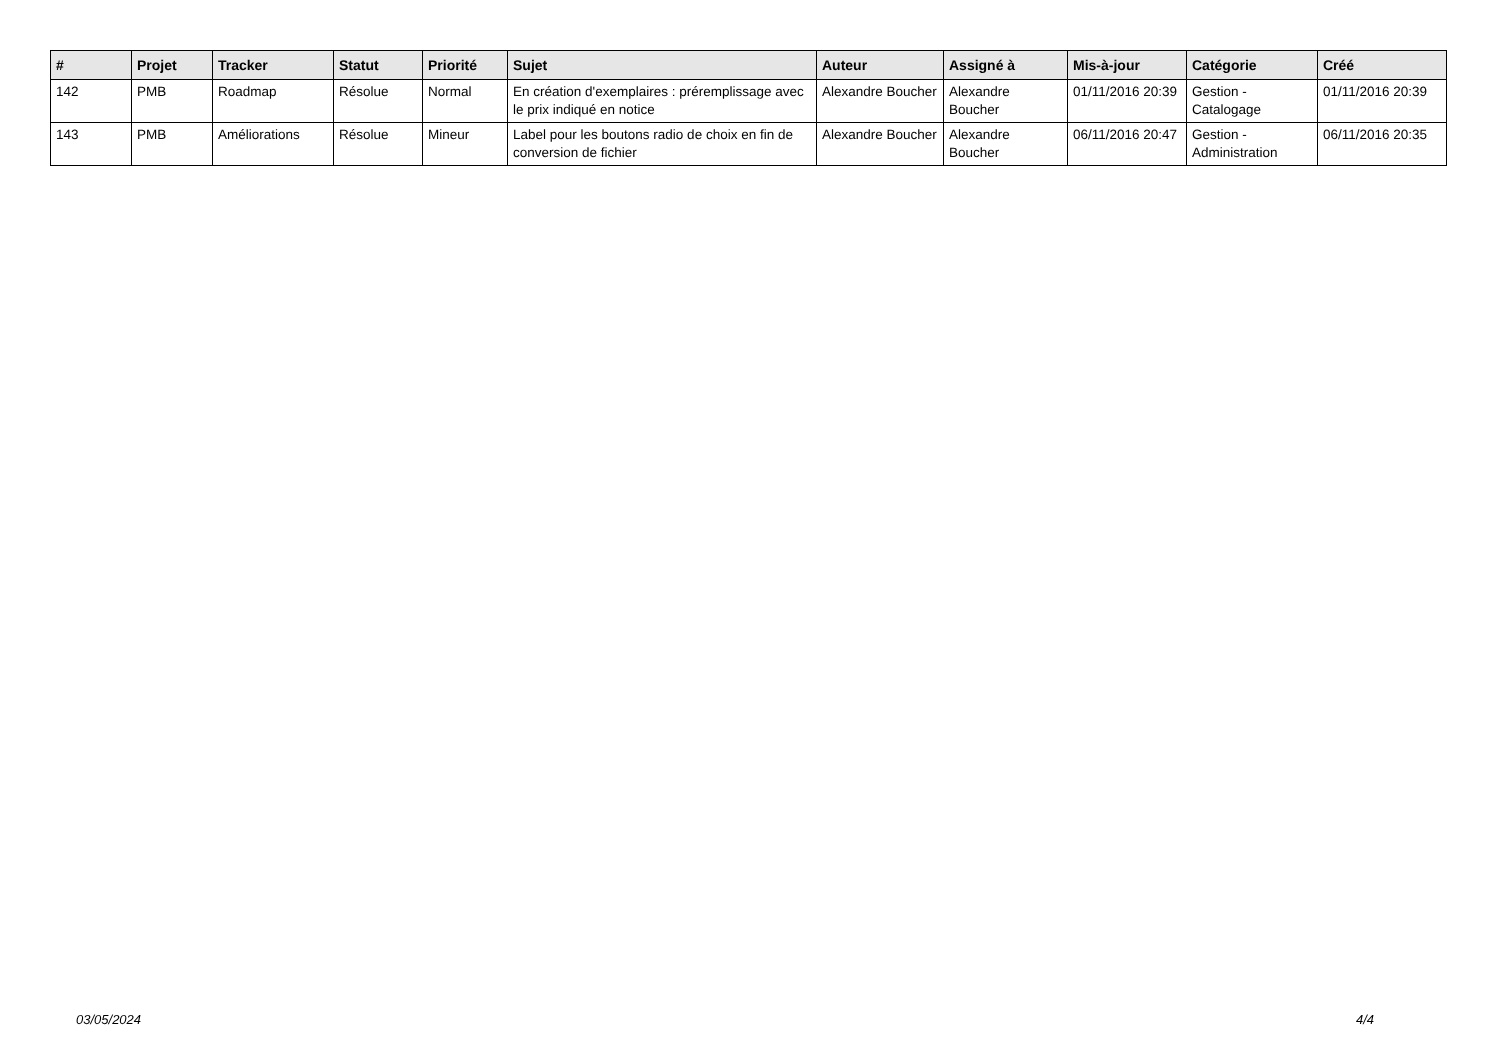| # | Projet | Tracker | Statut | Priorité | Sujet | Auteur | Assigné à | Mis-à-jour | Catégorie | Créé |
| --- | --- | --- | --- | --- | --- | --- | --- | --- | --- | --- |
| 142 | PMB | Roadmap | Résolue | Normal | En création d'exemplaires : préremplissage avec le prix indiqué en notice | Alexandre Boucher | Alexandre Boucher | 01/11/2016 20:39 | Gestion - Catalogage | 01/11/2016 20:39 |
| 143 | PMB | Améliorations | Résolue | Mineur | Label pour les boutons radio de choix en fin de conversion de fichier | Alexandre Boucher | Alexandre Boucher | 06/11/2016 20:47 | Gestion - Administration | 06/11/2016 20:35 |
03/05/2024 4/4